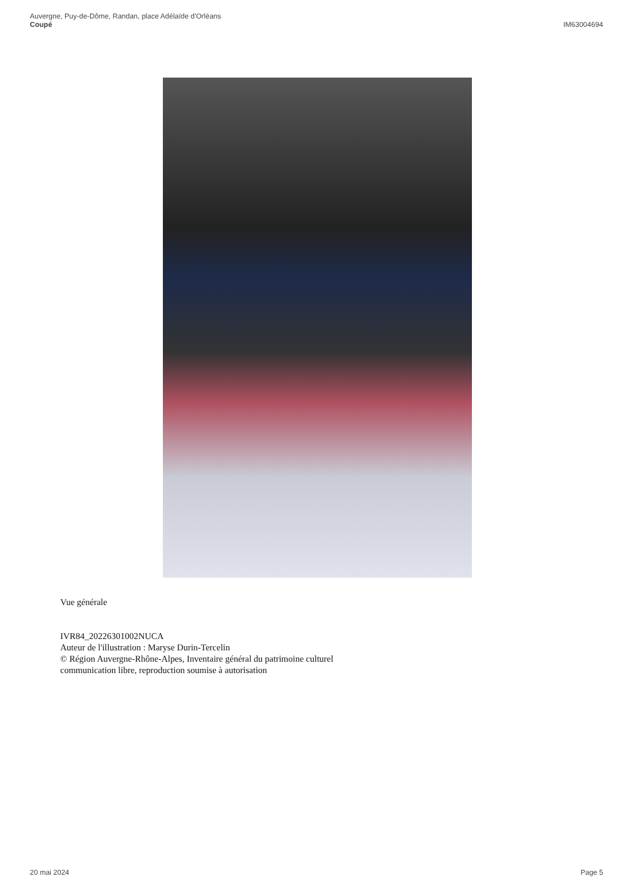Auvergne, Puy-de-Dôme, Randan, place Adélaïde d'Orléans
Coupé
IM63004694
Vue générale
IVR84_20226301002NUCA
Auteur de l'illustration : Maryse Durin-Tercelin
© Région Auvergne-Rhône-Alpes, Inventaire général du patrimoine culturel
communication libre, reproduction soumise à autorisation
20 mai 2024 Page 5